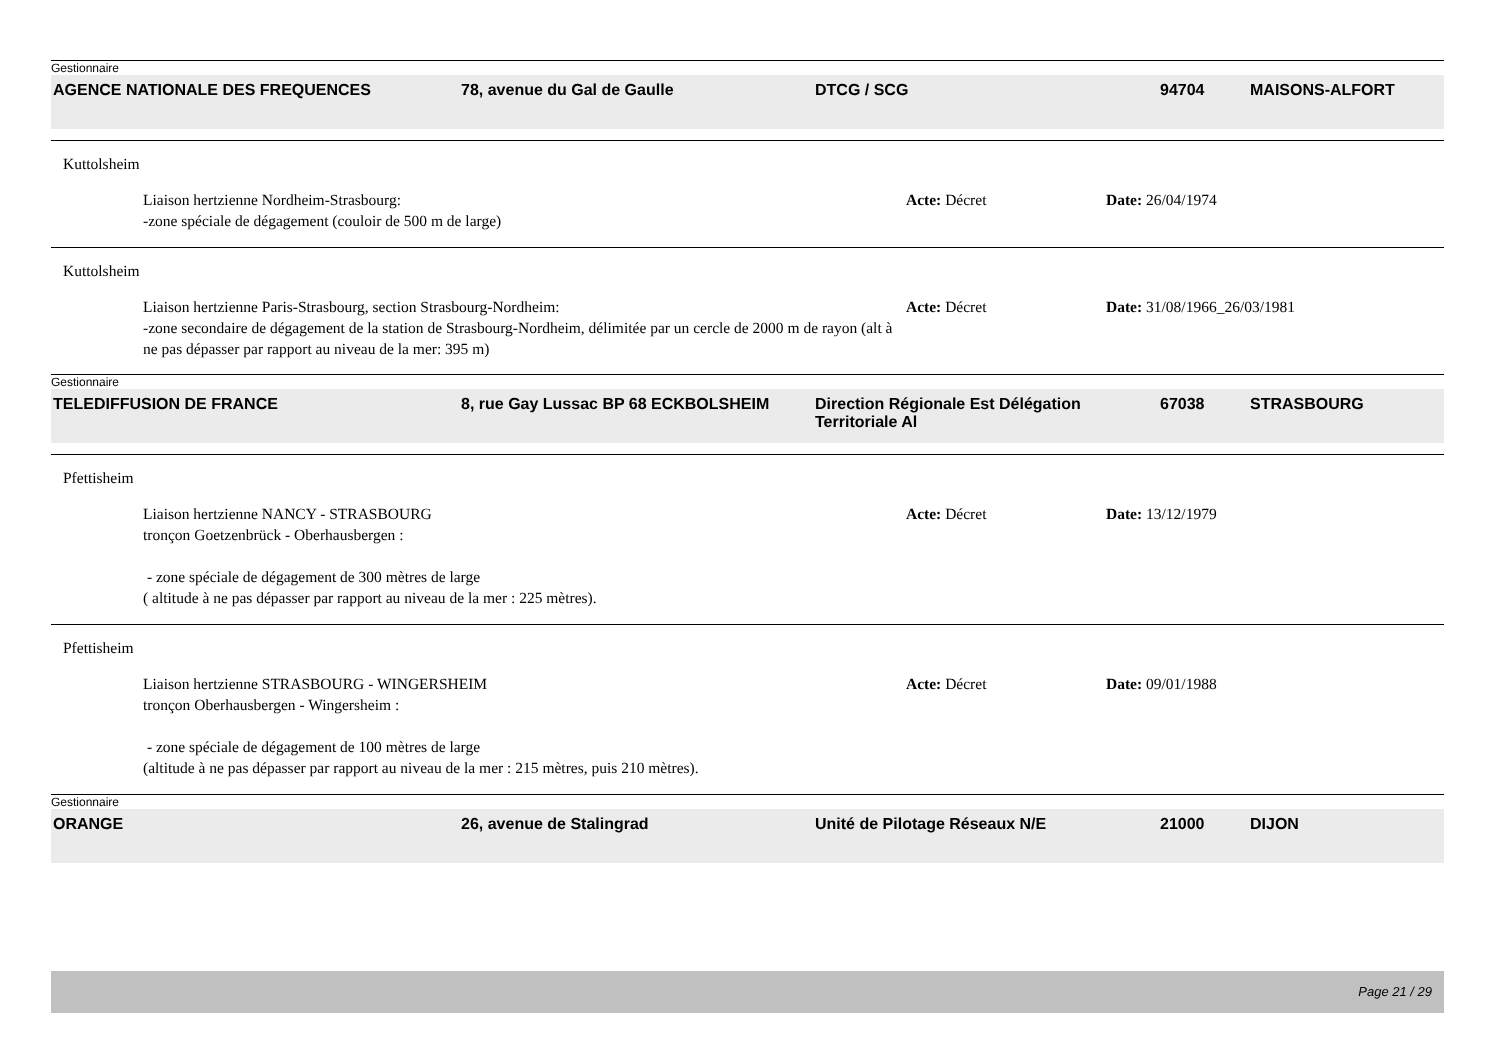Gestionnaire
AGENCE NATIONALE DES FREQUENCES 78, avenue du Gal de Gaulle DTCG / SCG 94704 MAISONS-ALFORT
Kuttolsheim
Liaison hertzienne Nordheim-Strasbourg:
-zone spéciale de dégagement (couloir de 500 m de large)
Acte: Décret Date: 26/04/1974
Kuttolsheim
Liaison hertzienne Paris-Strasbourg, section Strasbourg-Nordheim:
-zone secondaire de dégagement de la station de Strasbourg-Nordheim, délimitée par un cercle de 2000 m de rayon (alt à ne pas dépasser par rapport au niveau de la mer: 395 m)
Acte: Décret Date: 31/08/1966_26/03/1981
Gestionnaire
TELEDIFFUSION DE FRANCE 8, rue Gay Lussac BP 68 ECKBOLSHEIM Direction Régionale Est Délégation Territoriale Al
67038 STRASBOURG
Pfettisheim
Liaison hertzienne NANCY - STRASBOURG
tronçon Goetzenbrück - Oberhausbergen :
- zone spéciale de dégagement de 300 mètres de large
( altitude à ne pas dépasser par rapport au niveau de la mer : 225 mètres).
Acte: Décret Date: 13/12/1979
Pfettisheim
Liaison hertzienne STRASBOURG - WINGERSHEIM
tronçon Oberhausbergen - Wingersheim :
- zone spéciale de dégagement de 100 mètres de large
(altitude à ne pas dépasser par rapport au niveau de la mer : 215 mètres, puis 210 mètres).
Acte: Décret Date: 09/01/1988
Gestionnaire
ORANGE 26, avenue de Stalingrad Unité de Pilotage Réseaux N/E 21000 DIJON
Page 21 / 29